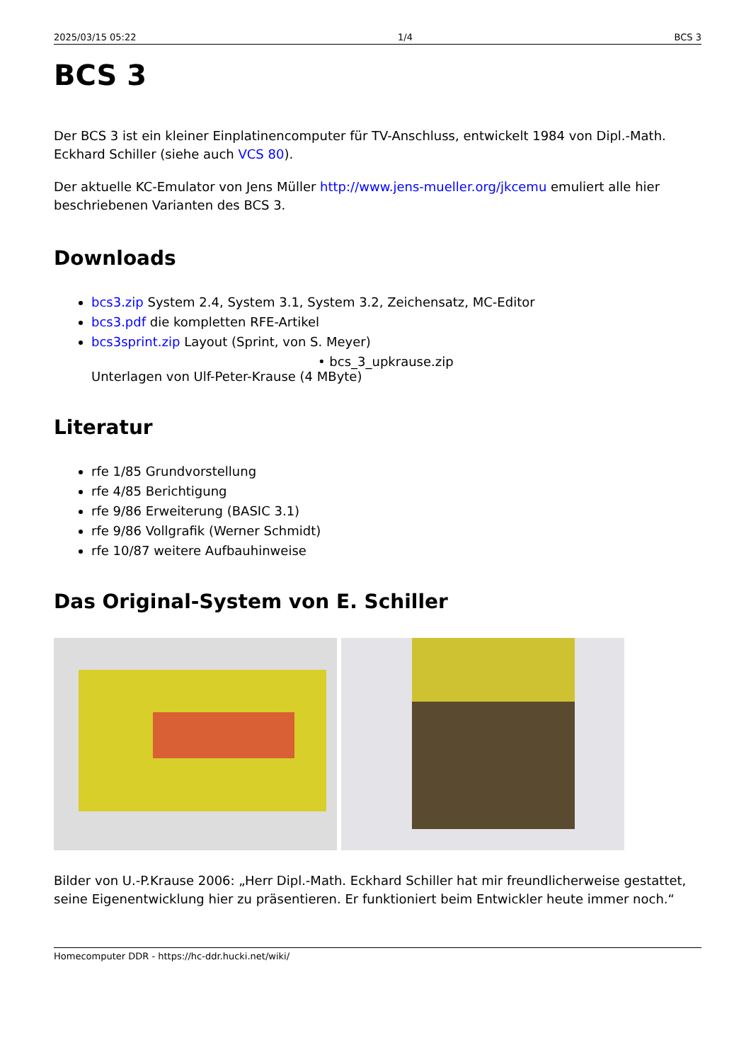2025/03/15 05:22 1/4 BCS 3
BCS 3
Der BCS 3 ist ein kleiner Einplatinencomputer für TV-Anschluss, entwickelt 1984 von Dipl.-Math. Eckhard Schiller (siehe auch VCS 80).
Der aktuelle KC-Emulator von Jens Müller http://www.jens-mueller.org/jkcemu emuliert alle hier beschriebenen Varianten des BCS 3.
Downloads
bcs3.zip System 2.4, System 3.1, System 3.2, Zeichensatz, MC-Editor
bcs3.pdf die kompletten RFE-Artikel
bcs3sprint.zip Layout (Sprint, von S. Meyer)
• bcs_3_upkrause.zip
Unterlagen von Ulf-Peter-Krause (4 MByte)
Literatur
rfe 1/85 Grundvorstellung
rfe 4/85 Berichtigung
rfe 9/86 Erweiterung (BASIC 3.1)
rfe 9/86 Vollgrafik (Werner Schmidt)
rfe 10/87 weitere Aufbauhinweise
Das Original-System von E. Schiller
Bilder von U.-P.Krause 2006: „Herr Dipl.-Math. Eckhard Schiller hat mir freundlicherweise gestattet, seine Eigenentwicklung hier zu präsentieren. Er funktioniert beim Entwickler heute immer noch.“
Homecomputer DDR - https://hc-ddr.hucki.net/wiki/